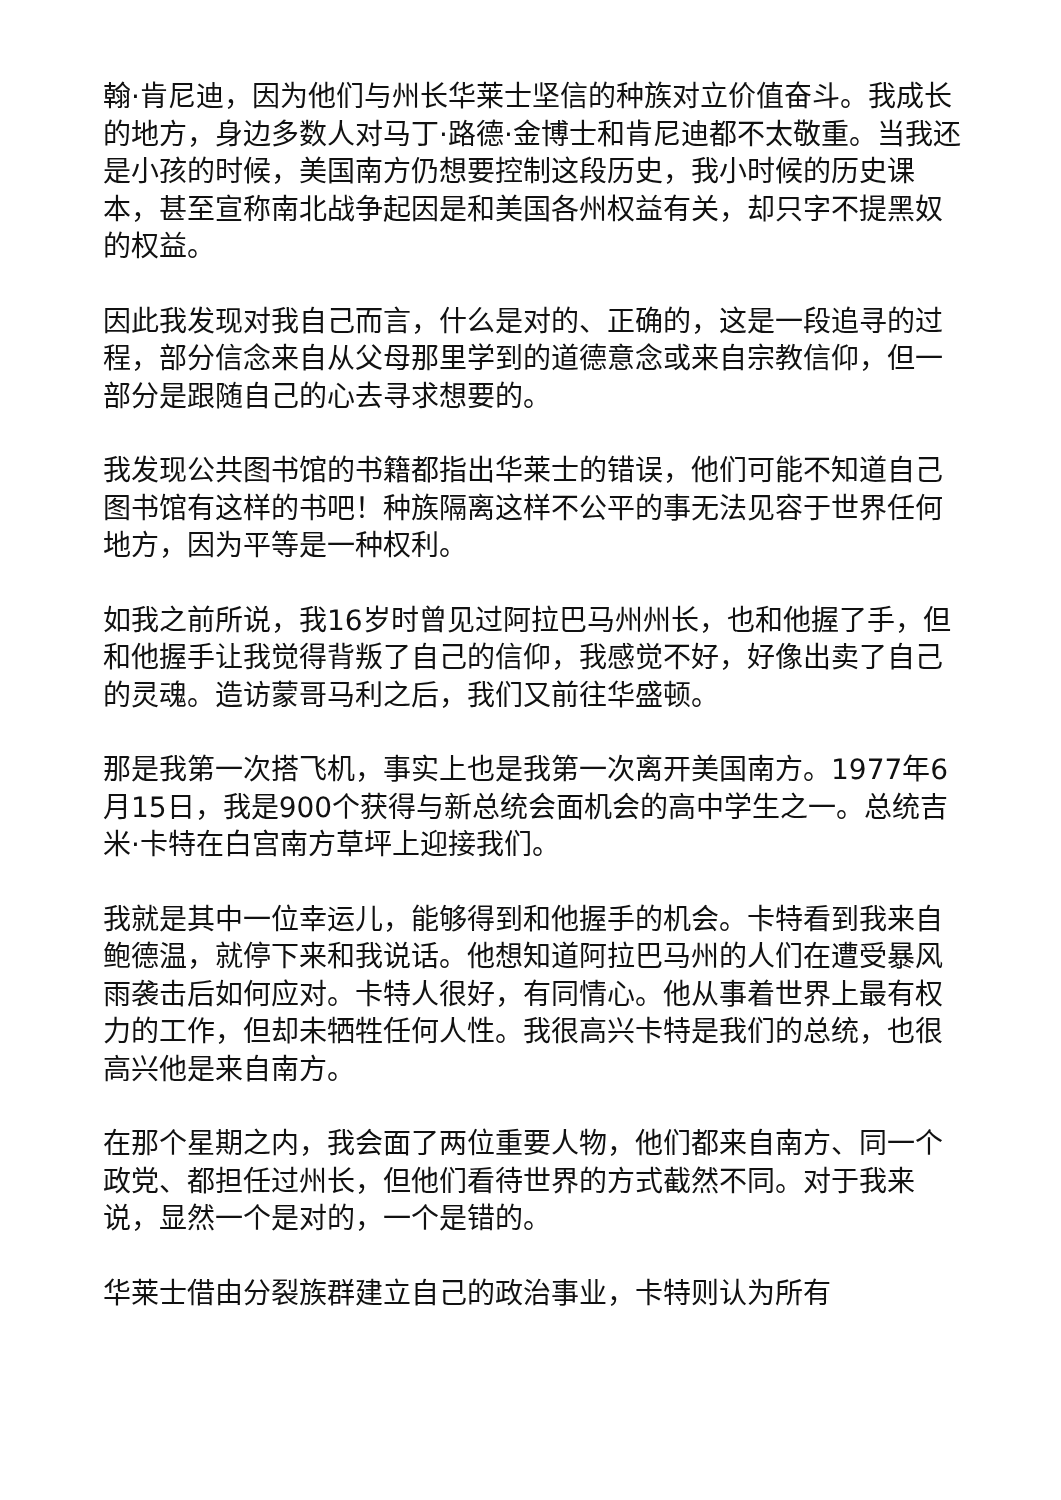翰·肯尼迪，因为他们与州长华莱士坚信的种族对立价值奋斗。我成长的地方，身边多数人对马丁·路德·金博士和肯尼迪都不太敬重。当我还是小孩的时候，美国南方仍想要控制这段历史，我小时候的历史课本，甚至宣称南北战争起因是和美国各州权益有关，却只字不提黑奴的权益。
因此我发现对我自己而言，什么是对的、正确的，这是一段追寻的过程，部分信念来自从父母那里学到的道德意念或来自宗教信仰，但一部分是跟随自己的心去寻求想要的。
我发现公共图书馆的书籍都指出华莱士的错误，他们可能不知道自己图书馆有这样的书吧！种族隔离这样不公平的事无法见容于世界任何地方，因为平等是一种权利。
如我之前所说，我16岁时曾见过阿拉巴马州州长，也和他握了手，但和他握手让我觉得背叛了自己的信仰，我感觉不好，好像出卖了自己的灵魂。造访蒙哥马利之后，我们又前往华盛顿。
那是我第一次搭飞机，事实上也是我第一次离开美国南方。1977年6月15日，我是900个获得与新总统会面机会的高中学生之一。总统吉米·卡特在白宫南方草坪上迎接我们。
我就是其中一位幸运儿，能够得到和他握手的机会。卡特看到我来自鲍德温，就停下来和我说话。他想知道阿拉巴马州的人们在遭受暴风雨袭击后如何应对。卡特人很好，有同情心。他从事着世界上最有权力的工作，但却未牺牲任何人性。我很高兴卡特是我们的总统，也很高兴他是来自南方。
在那个星期之内，我会面了两位重要人物，他们都来自南方、同一个政党、都担任过州长，但他们看待世界的方式截然不同。对于我来说，显然一个是对的，一个是错的。
华莱士借由分裂族群建立自己的政治事业，卡特则认为所有